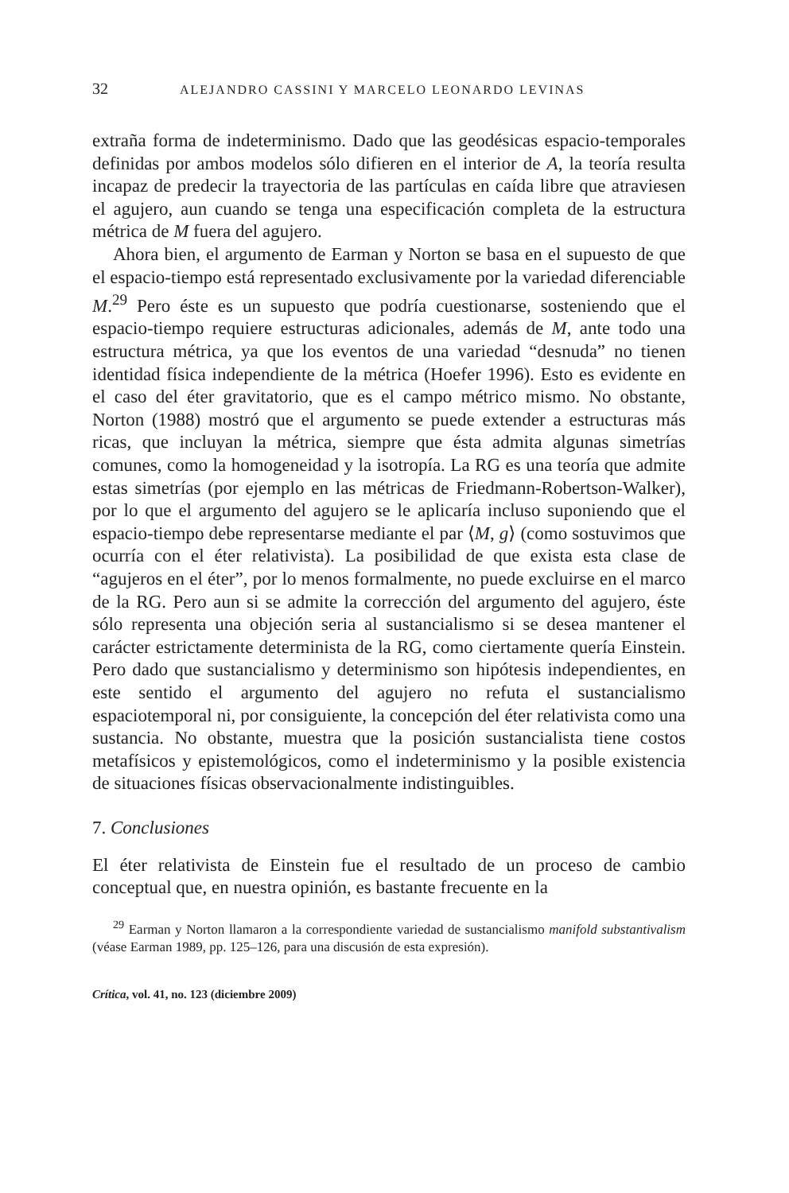32 ALEJANDRO CASSINI Y MARCELO LEONARDO LEVINAS
extraña forma de indeterminismo. Dado que las geodésicas espacio-temporales definidas por ambos modelos sólo difieren en el interior de A, la teoría resulta incapaz de predecir la trayectoria de las partículas en caída libre que atraviesen el agujero, aun cuando se tenga una especificación completa de la estructura métrica de M fuera del agujero.
Ahora bien, el argumento de Earman y Norton se basa en el supuesto de que el espacio-tiempo está representado exclusivamente por la variedad diferenciable M.<sup>29</sup> Pero éste es un supuesto que podría cuestionarse, sosteniendo que el espacio-tiempo requiere estructuras adicionales, además de M, ante todo una estructura métrica, ya que los eventos de una variedad “desnuda” no tienen identidad física independiente de la métrica (Hoefer 1996). Esto es evidente en el caso del éter gravitatorio, que es el campo métrico mismo. No obstante, Norton (1988) mostró que el argumento se puede extender a estructuras más ricas, que incluyan la métrica, siempre que ésta admita algunas simetrías comunes, como la homogeneidad y la isotropía. La RG es una teoría que admite estas simetrías (por ejemplo en las métricas de Friedmann-Robertson-Walker), por lo que el argumento del agujero se le aplicaría incluso suponiendo que el espacio-tiempo debe representarse mediante el par ⟨M, g⟩ (como sostuvimos que ocurría con el éter relativista). La posibilidad de que exista esta clase de “agujeros en el éter”, por lo menos formalmente, no puede excluirse en el marco de la RG. Pero aun si se admite la corrección del argumento del agujero, éste sólo representa una objeción seria al sustancialismo si se desea mantener el carácter estrictamente determinista de la RG, como ciertamente quería Einstein. Pero dado que sustancialismo y determinismo son hipótesis independientes, en este sentido el argumento del agujero no refuta el sustancialismo espaciotemporal ni, por consiguiente, la concepción del éter relativista como una sustancia. No obstante, muestra que la posición sustancialista tiene costos metafísicos y epistemológicos, como el indeterminismo y la posible existencia de situaciones físicas observacionalmente indistinguibles.
7. Conclusiones
El éter relativista de Einstein fue el resultado de un proceso de cambio conceptual que, en nuestra opinión, es bastante frecuente en la
<sup>29</sup> Earman y Norton llamaron a la correspondiente variedad de sustancialismo manifold substantivalism (véase Earman 1989, pp. 125–126, para una discusión de esta expresión).
Crítica, vol. 41, no. 123 (diciembre 2009)